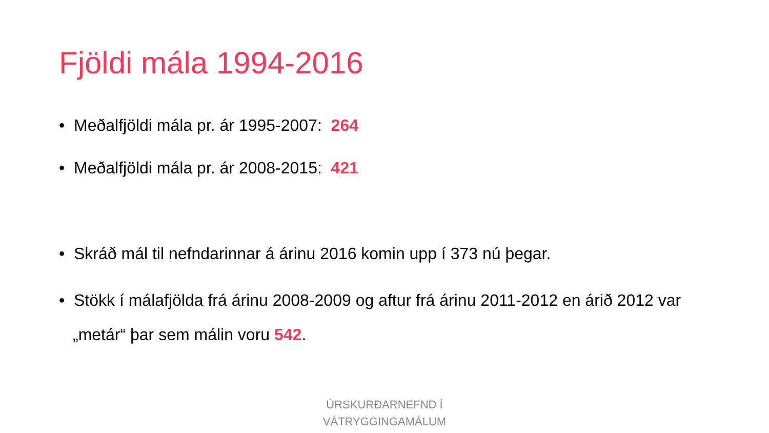Fjöldi mála 1994-2016
• Meðalfjöldi mála pr. ár 1995-2007: 264
• Meðalfjöldi mála pr. ár 2008-2015: 421
• Skráð mál til nefndarinnar á árinu 2016 komin upp í 373 nú þegar.
• Stökk í málafjölda frá árinu 2008-2009 og aftur frá árinu 2011-2012 en árið 2012 var „metár“ þar sem málin voru 542.
ÚRSKURÐARNEFND Í
VÁTRYGGINGAMÁLUM